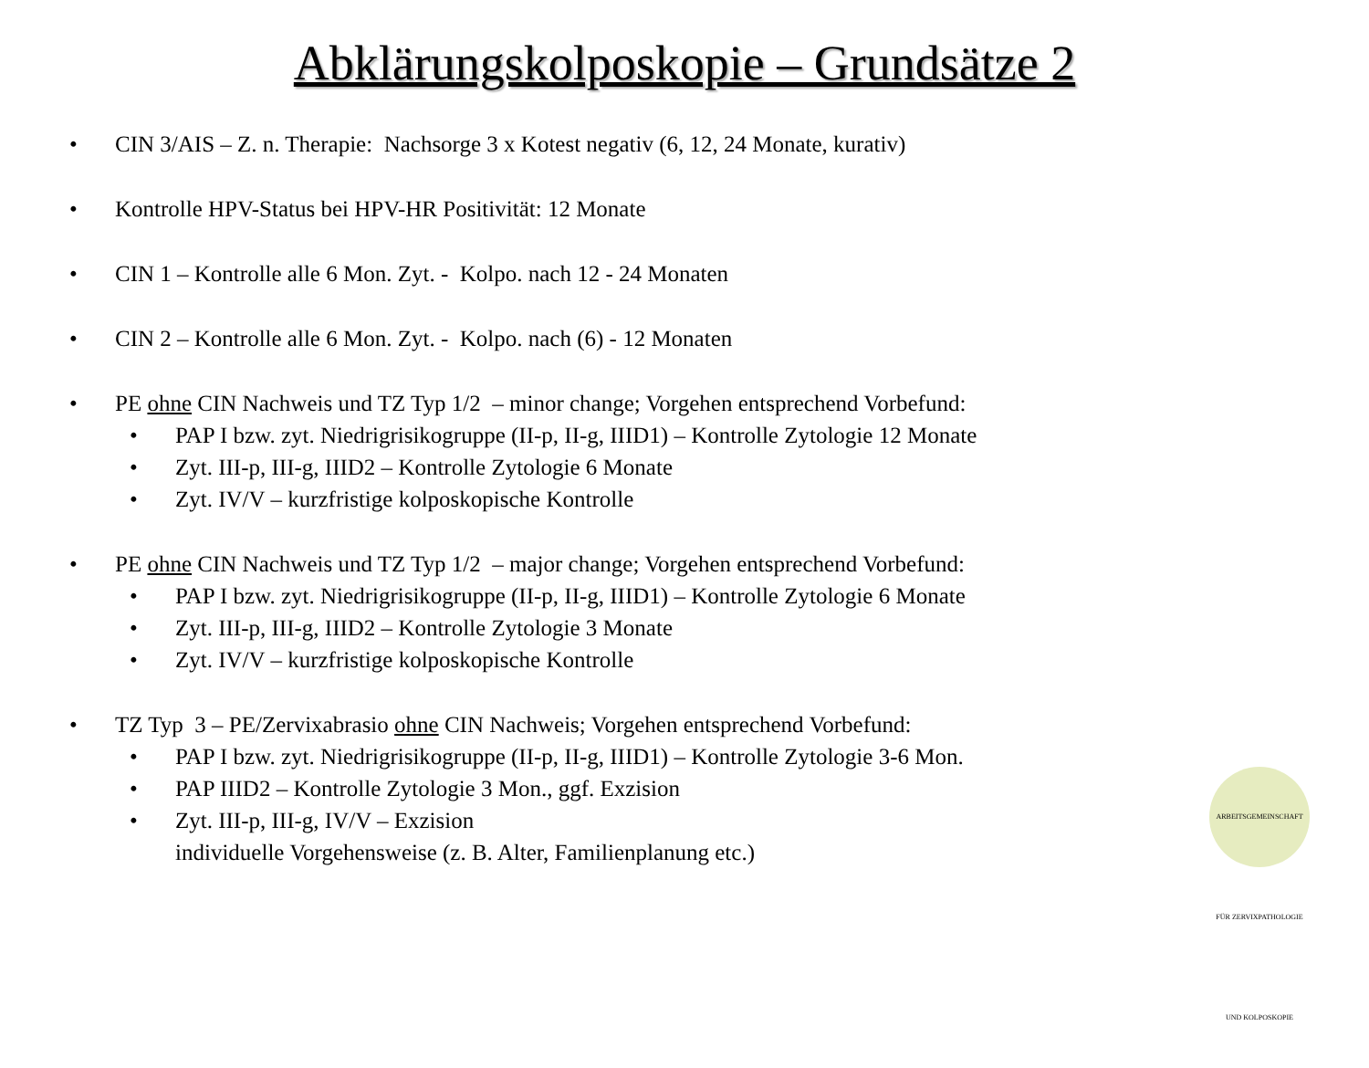Abklärungskolposkopie – Grundsätze 2
• CIN 3/AIS – Z. n. Therapie: Nachsorge 3 x Kotest negativ (6, 12, 24 Monate, kurativ)
• Kontrolle HPV-Status bei HPV-HR Positivität: 12 Monate
• CIN 1 – Kontrolle alle 6 Mon. Zyt. - Kolpo. nach 12 - 24 Monaten
• CIN 2 – Kontrolle alle 6 Mon. Zyt. - Kolpo. nach (6) - 12 Monaten
• PE ohne CIN Nachweis und TZ Typ 1/2 – minor change; Vorgehen entsprechend Vorbefund:
• PAP I bzw. zyt. Niedrigrisikogruppe (II-p, II-g, IIID1) – Kontrolle Zytologie 12 Monate
• Zyt. III-p, III-g, IIID2 – Kontrolle Zytologie 6 Monate
• Zyt. IV/V – kurzfristige kolposkopische Kontrolle
• PE ohne CIN Nachweis und TZ Typ 1/2 – major change; Vorgehen entsprechend Vorbefund:
• PAP I bzw. zyt. Niedrigrisikogruppe (II-p, II-g, IIID1) – Kontrolle Zytologie 6 Monate
• Zyt. III-p, III-g, IIID2 – Kontrolle Zytologie 3 Monate
• Zyt. IV/V – kurzfristige kolposkopische Kontrolle
• TZ Typ 3 – PE/Zervixabrasio ohne CIN Nachweis; Vorgehen entsprechend Vorbefund:
• PAP I bzw. zyt. Niedrigrisikogruppe (II-p, II-g, IIID1) – Kontrolle Zytologie 3-6 Mon.
• PAP IIID2 – Kontrolle Zytologie 3 Mon., ggf. Exzision
• Zyt. III-p, III-g, IV/V – Exzision
individuelle Vorgehensweise (z. B. Alter, Familienplanung etc.)
ARBEITSGEMEINSCHAFT FÜR ZERVIXPATHOLOGIE UND KOLPOSKOPIE